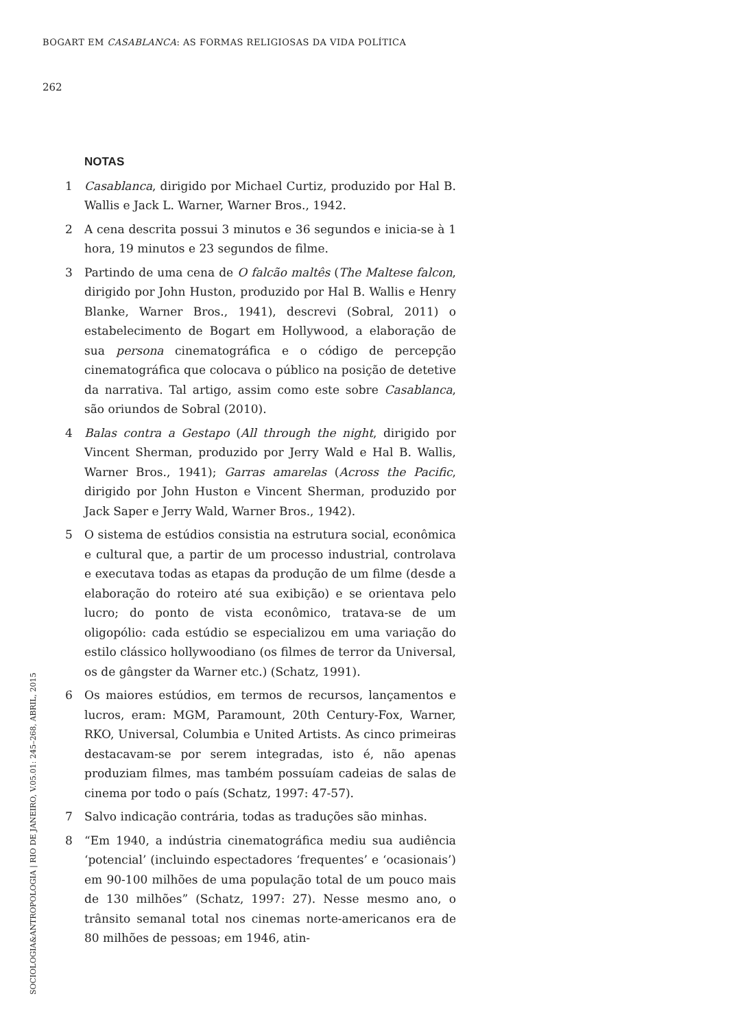BOGART EM CASABLANCA: AS FORMAS RELIGIOSAS DA VIDA POLÍTICA
262
NOTAS
1 Casablanca, dirigido por Michael Curtiz, produzido por Hal B. Wallis e Jack L. Warner, Warner Bros., 1942.
2 A cena descrita possui 3 minutos e 36 segundos e inicia-se à 1 hora, 19 minutos e 23 segundos de filme.
3 Partindo de uma cena de O falcão maltês (The Maltese falcon, dirigido por John Huston, produzido por Hal B. Wallis e Henry Blanke, Warner Bros., 1941), descrevi (Sobral, 2011) o estabelecimento de Bogart em Hollywood, a elaboração de sua persona cinematográfica e o código de percepção cinematográfica que colocava o público na posição de detetive da narrativa. Tal artigo, assim como este sobre Casablanca, são oriundos de Sobral (2010).
4 Balas contra a Gestapo (All through the night, dirigido por Vincent Sherman, produzido por Jerry Wald e Hal B. Wallis, Warner Bros., 1941); Garras amarelas (Across the Pacific, dirigido por John Huston e Vincent Sherman, produzido por Jack Saper e Jerry Wald, Warner Bros., 1942).
5 O sistema de estúdios consistia na estrutura social, econômica e cultural que, a partir de um processo industrial, controlava e executava todas as etapas da produção de um filme (desde a elaboração do roteiro até sua exibição) e se orientava pelo lucro; do ponto de vista econômico, tratava-se de um oligopólio: cada estúdio se especializou em uma variação do estilo clássico hollywoodiano (os filmes de terror da Universal, os de gângster da Warner etc.) (Schatz, 1991).
6 Os maiores estúdios, em termos de recursos, lançamentos e lucros, eram: MGM, Paramount, 20th Century-Fox, Warner, RKO, Universal, Columbia e United Artists. As cinco primeiras destacavam-se por serem integradas, isto é, não apenas produziam filmes, mas também possuíam cadeias de salas de cinema por todo o país (Schatz, 1997: 47-57).
7 Salvo indicação contrária, todas as traduções são minhas.
8 “Em 1940, a indústria cinematográfica mediu sua audiência ‘potencial’ (incluindo espectadores ‘frequentes’ e ‘ocasionais’) em 90-100 milhões de uma população total de um pouco mais de 130 milhões” (Schatz, 1997: 27). Nesse mesmo ano, o trânsito semanal total nos cinemas norte-americanos era de 80 milhões de pessoas; em 1946, atin-
SOCIOLOGIA&ANTROPOLOGIA | RIO DE JANEIRO, V.05.01: 245–268, ABRIL, 2015